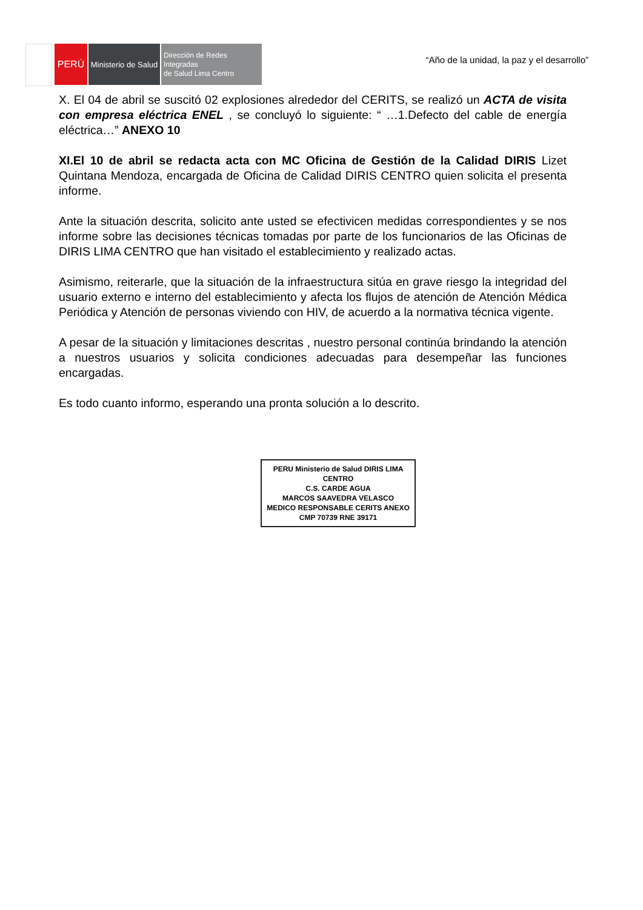PERÚ
Ministerio de Salud
Dirección de Redes Integradas
de Salud Lima Centro
“Año de la unidad, la paz y el desarrollo”
X. El 04 de abril se suscitó 02 explosiones alrededor del CERITS, se realizó un ACTA de visita con empresa eléctrica ENEL , se concluyó lo siguiente: “ …1.Defecto del cable de energía eléctrica…” ANEXO 10
XI.El 10 de abril se redacta acta con MC Oficina de Gestión de la Calidad DIRIS Lizet Quintana Mendoza, encargada de Oficina de Calidad DIRIS CENTRO quien solicita el presenta informe.
Ante la situación descrita, solicito ante usted se efectivicen medidas correspondientes y se nos informe sobre las decisiones técnicas tomadas por parte de los funcionarios de las Oficinas de DIRIS LIMA CENTRO que han visitado el establecimiento y realizado actas.
Asimismo, reiterarle, que la situación de la infraestructura sitúa en grave riesgo la integridad del usuario externo e interno del establecimiento y afecta los flujos de atención de Atención Médica Periódica y Atención de personas viviendo con HIV, de acuerdo a la normativa técnica vigente.
A pesar de la situación y limitaciones descritas , nuestro personal continúa brindando la atención a nuestros usuarios y solicita condiciones adecuadas para desempeñar las funciones encargadas.
Es todo cuanto informo, esperando una pronta solución a lo descrito.
PERU Ministerio de Salud DIRIS LIMA CENTRO
C.S. CARDE AGUA
MARCOS SAAVEDRA VELASCO
MEDICO RESPONSABLE CERITS ANEXO
CMP 70739 RNE 39171